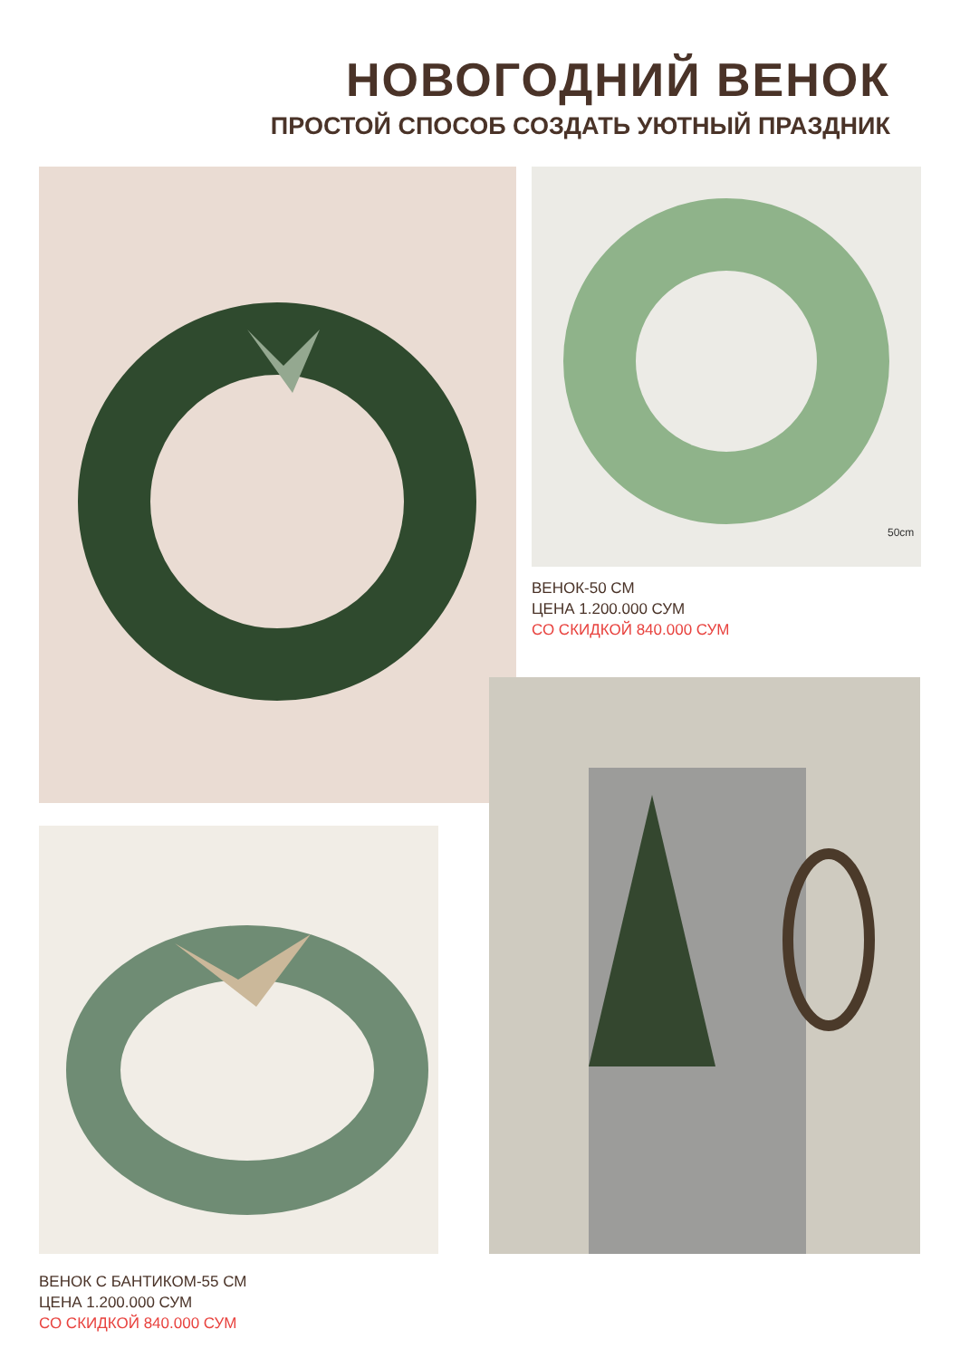НОВОГОДНИЙ ВЕНОК
ПРОСТОЙ СПОСОБ СОЗДАТЬ УЮТНЫЙ ПРАЗДНИК
50cm
ВЕНОК-50 СМ
ЦЕНА 1.200.000 СУМ
СО СКИДКОЙ 840.000 СУМ
ВЕНОК С БАНТИКОМ-55 СМ
ЦЕНА 1.200.000 СУМ
СО СКИДКОЙ 840.000 СУМ